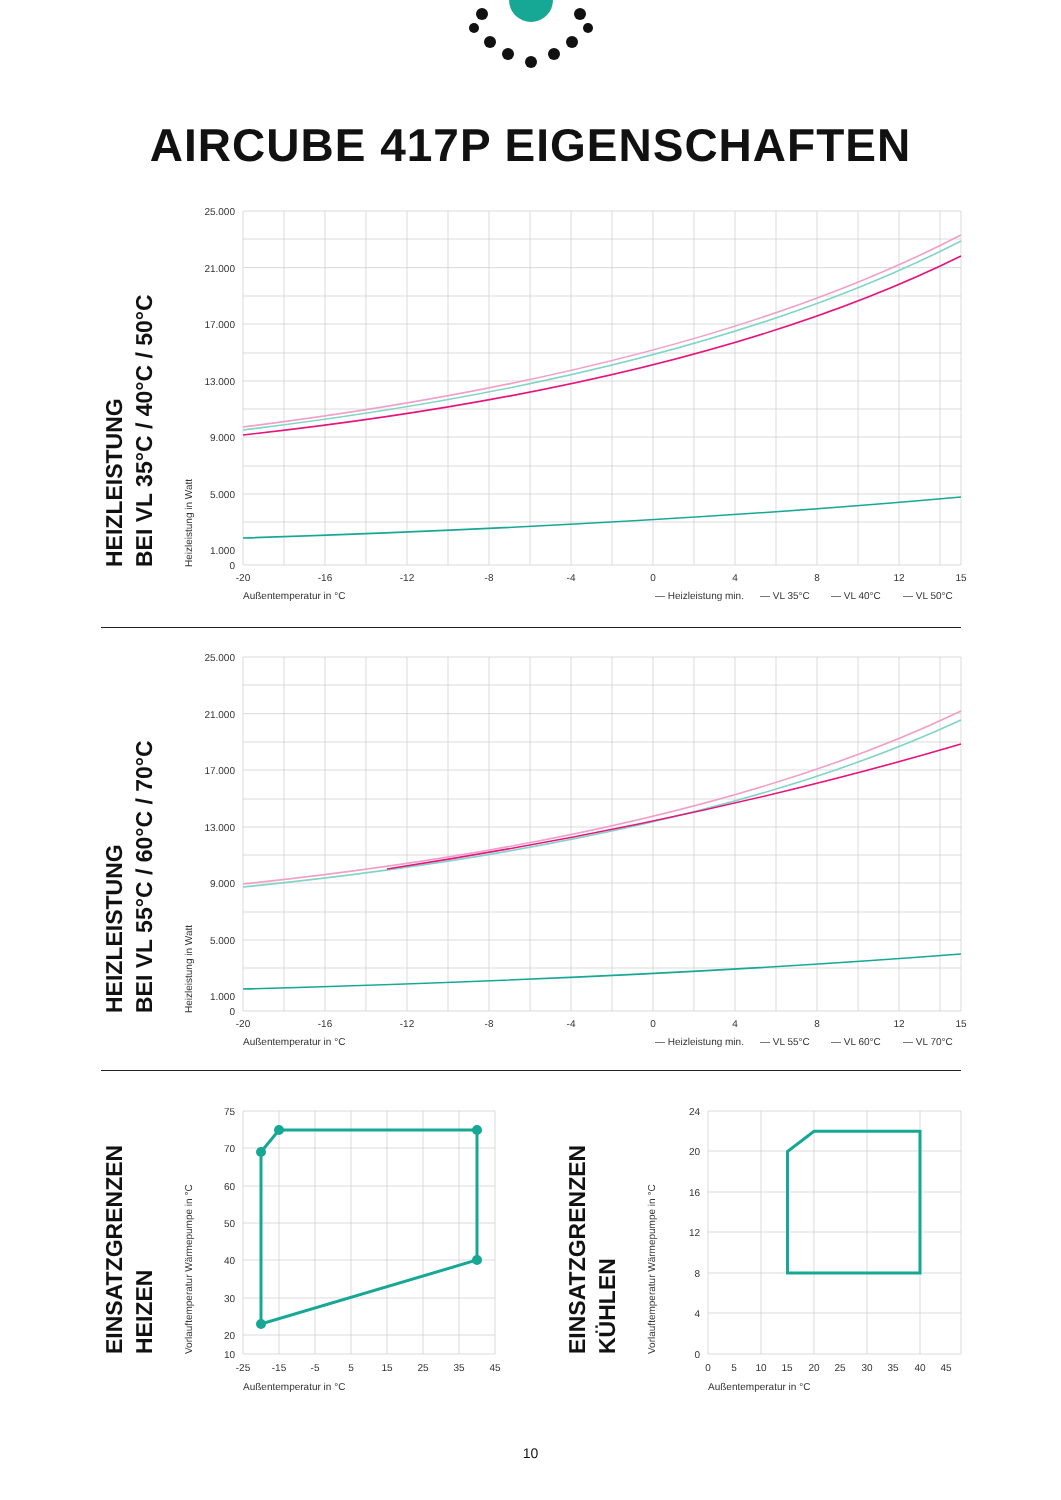AIRCUBE 417P EIGENSCHAFTEN
HEIZLEISTUNG
BEI VL 35°C / 40°C / 50°C
Heizleistung in Watt
25.000
21.000
17.000
13.000
9.000
5.000
1.000
0
-20
-16
-12
-8
-4
0
4
8
12
15
Außentemperatur in °C
— Heizleistung min.
— VL 35°C
— VL 40°C
— VL 50°C
HEIZLEISTUNG
BEI VL 55°C / 60°C / 70°C
Heizleistung in Watt
25.000
21.000
17.000
13.000
9.000
5.000
1.000
0
-20
-16
-12
-8
-4
0
4
8
12
15
Außentemperatur in °C
— Heizleistung min.
— VL 55°C
— VL 60°C
— VL 70°C
EINSATZGRENZEN
HEIZEN
Vorlauftemperatur Wärmepumpe in °C
75
70
60
50
40
30
20
10
-25
-15
-5
5
15
25
35
45
Außentemperatur in °C
EINSATZGRENZEN
KÜHLEN
Vorlauftemperatur Wärmepumpe in °C
24
20
16
12
8
4
0
0
5
10
15
20
25
30
35
40
45
Außentemperatur in °C
10